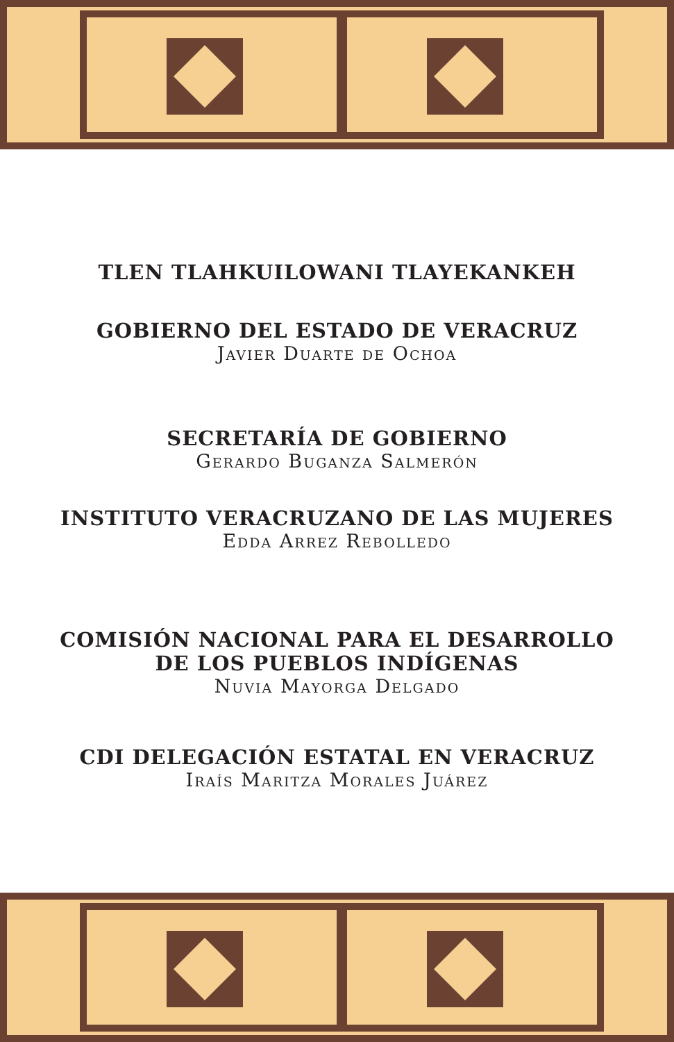TLEN TLAHKUILOWANI TLAYEKANKEH
GOBIERNO DEL ESTADO DE VERACRUZ
Javier Duarte de Ochoa
SECRETARÍA DE GOBIERNO
Gerardo Buganza Salmerón
INSTITUTO VERACRUZANO DE LAS MUJERES
Edda Arrez Rebolledo
COMISIÓN NACIONAL PARA EL DESARROLLO
DE LOS PUEBLOS INDÍGENAS
Nuvia Mayorga Delgado
CDI DELEGACIÓN ESTATAL EN VERACRUZ
Iraís Maritza Morales Juárez